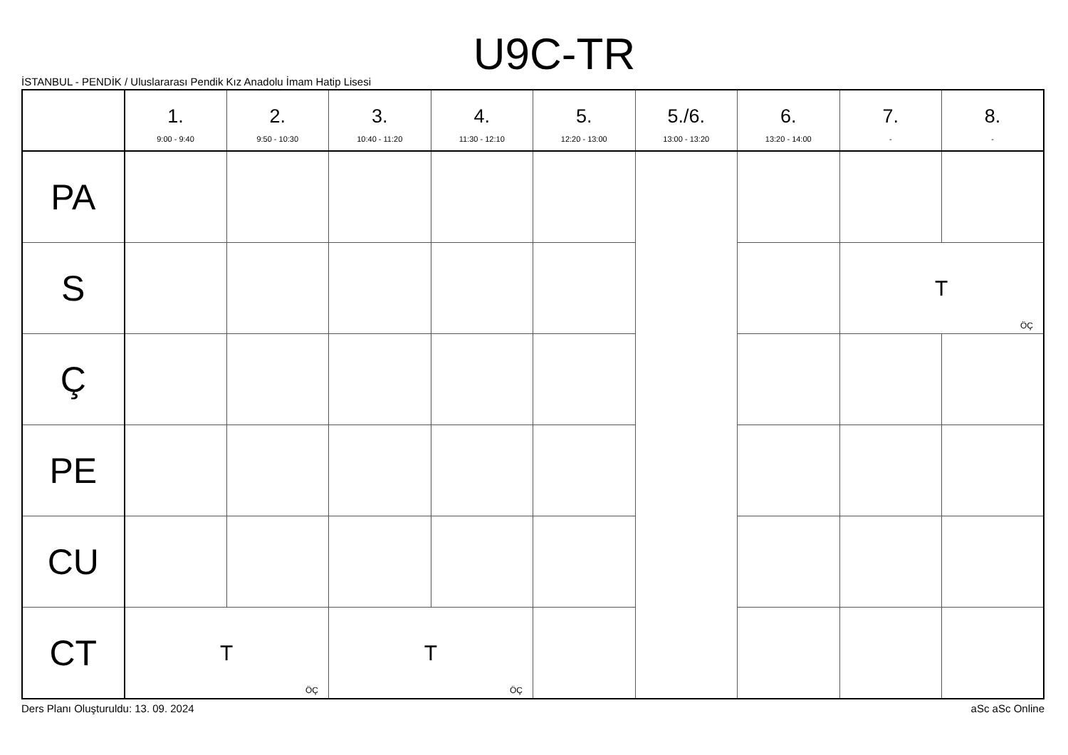U9C-TR
İSTANBUL - PENDİK / Uluslararası Pendik Kız Anadolu İmam Hatip Lisesi
| | 1. 9:00 - 9:40 | 2. 9:50 - 10:30 | 3. 10:40 - 11:20 | 4. 11:30 - 12:10 | 5. 12:20 - 13:00 | 5./6. 13:00 - 13:20 | 6. 13:20 - 14:00 | 7. - | 8. - |
| --- | --- | --- | --- | --- | --- | --- | --- | --- | --- |
| PA | | | | | | | | | |
| S | | | | | | | | T ÖÇ | |
| Ç | | | | | | | | | |
| PE | | | | | | | | | |
| CU | | | | | | | | | |
| CT | T ÖÇ | | T ÖÇ | | | | | | |
Ders Planı Oluşturuldu: 13. 09. 2024 aSc aSc Online